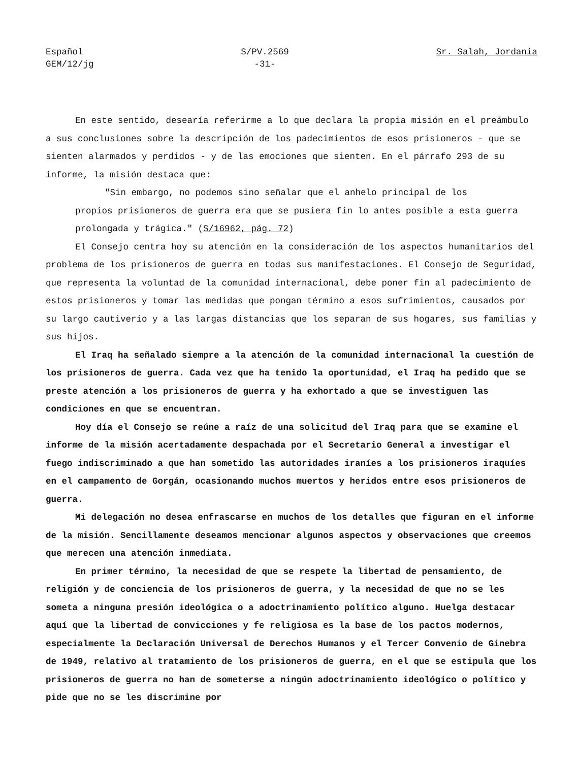Español
GEM/12/jg
S/PV.2569
-31-
Sr. Salah, Jordania
En este sentido, desearía referirme a lo que declara la propia misión en el preámbulo a sus conclusiones sobre la descripción de los padecimientos de esos prisioneros - que se sienten alarmados y perdidos - y de las emociones que sienten. En el párrafo 293 de su informe, la misión destaca que:
"Sin embargo, no podemos sino señalar que el anhelo principal de los
propios prisioneros de guerra era que se pusiera fin lo antes posible a esta guerra prolongada y trágica." (S/16962, pág. 72)
El Consejo centra hoy su atención en la consideración de los aspectos humanitarios del problema de los prisioneros de guerra en todas sus manifestaciones. El Consejo de Seguridad, que representa la voluntad de la comunidad internacional, debe poner fin al padecimiento de estos prisioneros y tomar las medidas que pongan término a esos sufrimientos, causados por su largo cautiverio y a las largas distancias que los separan de sus hogares, sus familias y sus hijos.
El Iraq ha señalado siempre a la atención de la comunidad internacional la cuestión de los prisioneros de guerra. Cada vez que ha tenido la oportunidad, el Iraq ha pedido que se preste atención a los prisioneros de guerra y ha exhortado a que se investiguen las condiciones en que se encuentran.
Hoy día el Consejo se reúne a raíz de una solicitud del Iraq para que se examine el informe de la misión acertadamente despachada por el Secretario General a investigar el fuego indiscriminado a que han sometido las autoridades iraníes a los prisioneros iraquíes en el campamento de Gorgán, ocasionando muchos muertos y heridos entre esos prisioneros de guerra.
Mi delegación no desea enfrascarse en muchos de los detalles que figuran en el informe de la misión. Sencillamente deseamos mencionar algunos aspectos y observaciones que creemos que merecen una atención inmediata.
En primer término, la necesidad de que se respete la libertad de pensamiento, de religión y de conciencia de los prisioneros de guerra, y la necesidad de que no se les someta a ninguna presión ideológica o a adoctrinamiento político alguno. Huelga destacar aquí que la libertad de convicciones y fe religiosa es la base de los pactos modernos, especialmente la Declaración Universal de Derechos Humanos y el Tercer Convenio de Ginebra de 1949, relativo al tratamiento de los prisioneros de guerra, en el que se estipula que los prisioneros de guerra no han de someterse a ningún adoctrinamiento ideológico o político y pide que no se les discrimine por